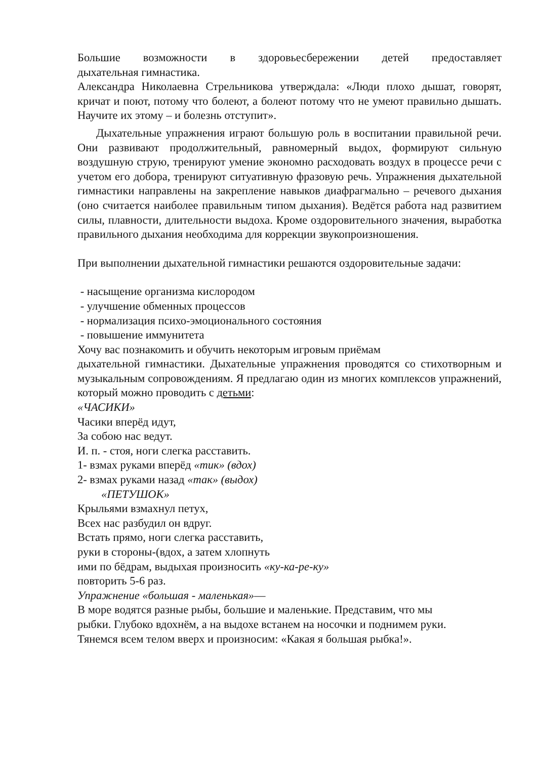Большие возможности в здоровьесбережении детей предоставляет
дыхательная гимнастика.
Александра Николаевна Стрельникова утверждала: «Люди плохо дышат, говорят, кричат и поют, потому что болеют, а болеют потому что не умеют правильно дышать. Научите их этому – и болезнь отступит».
Дыхательные упражнения играют большую роль в воспитании правильной речи. Они развивают продолжительный, равномерный выдох, формируют сильную воздушную струю, тренируют умение экономно расходовать воздух в процессе речи с учетом его добора, тренируют ситуативную фразовую речь. Упражнения дыхательной гимнастики направлены на закрепление навыков диафрагмально – речевого дыхания (оно считается наиболее правильным типом дыхания). Ведётся работа над развитием силы, плавности, длительности выдоха. Кроме оздоровительного значения, выработка правильного дыхания необходима для коррекции звукопроизношения.
При выполнении дыхательной гимнастики решаются оздоровительные задачи:
- насыщение организма кислородом
- улучшение обменных процессов
- нормализация психо-эмоционального состояния
- повышение иммунитета
Хочу вас познакомить и обучить некоторым игровым приёмам
дыхательной гимнастики. Дыхательные упражнения проводятся со стихотворным и музыкальным сопровождениям. Я предлагаю один из многих комплексов упражнений, который можно проводить с детьми:
«ЧАСИКИ»
Часики вперёд идут,
За собою нас ведут.
И. п. - стоя, ноги слегка расставить.
1- взмах руками вперёд «тик» (вдох)
2- взмах руками назад «так» (выдох)
«ПЕТУШОК»
Крыльями взмахнул петух,
Всех нас разбудил он вдруг.
Встать прямо, ноги слегка расставить,
руки в стороны-(вдох, а затем хлопнуть
ими по бёдрам, выдыхая произносить «ку-ка-ре-ку»
повторить 5-6 раз.
Упражнение «большая - маленькая»—
В море водятся разные рыбы, большие и маленькие. Представим, что мы
рыбки. Глубоко вдохнём, а на выдохе встанем на носочки и поднимем руки.
Тянемся всем телом вверх и произносим: «Какая я большая рыбка!».